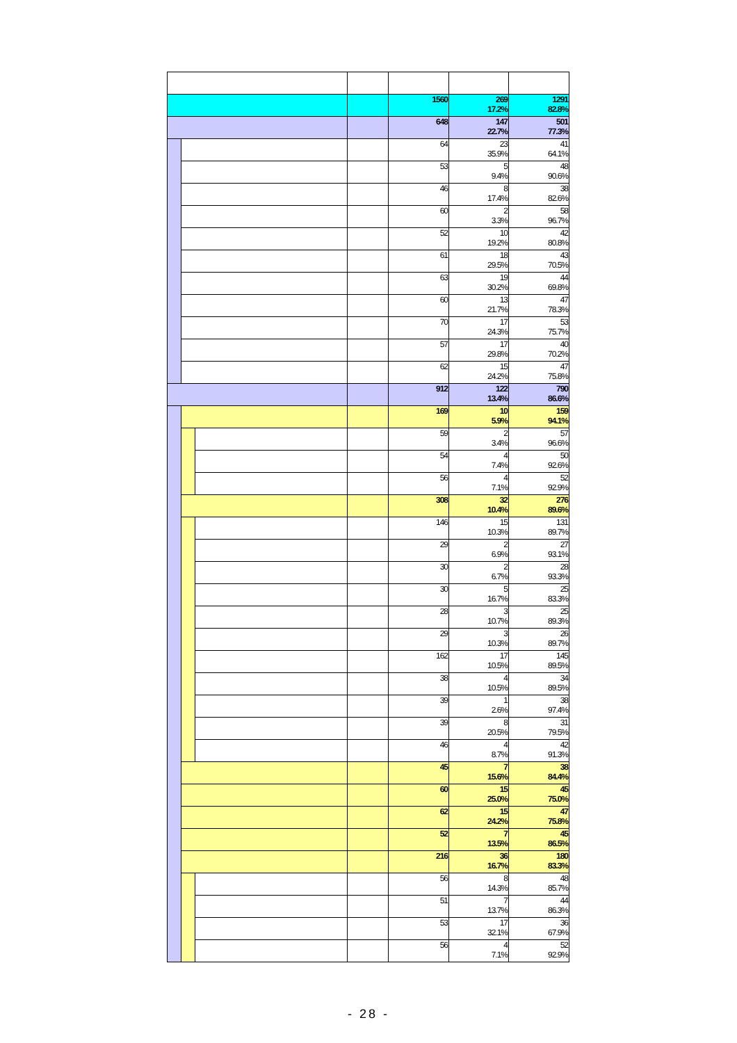| | | | | 1560 | 269 17.2% | 1291 82.8% |
| | | | | 648 | 147 22.7% | 501 77.3% |
| | | | | 64 | 23 35.9% | 41 64.1% |
| | | | | 53 | 5 9.4% | 48 90.6% |
| | | | | 46 | 8 17.4% | 38 82.6% |
| | | | | 60 | 2 3.3% | 58 96.7% |
| | | | | 52 | 10 19.2% | 42 80.8% |
| | | | | 61 | 18 29.5% | 43 70.5% |
| | | | | 63 | 19 30.2% | 44 69.8% |
| | | | | 60 | 13 21.7% | 47 78.3% |
| | | | | 70 | 17 24.3% | 53 75.7% |
| | | | | 57 | 17 29.8% | 40 70.2% |
| | | | | 62 | 15 24.2% | 47 75.8% |
| | | | | 912 | 122 13.4% | 790 86.6% |
| | | | | 169 | 10 5.9% | 159 94.1% |
| | | | | 59 | 2 3.4% | 57 96.6% |
| | | | | 54 | 4 7.4% | 50 92.6% |
| | | | | 56 | 4 7.1% | 52 92.9% |
| | | | | 308 | 32 10.4% | 276 89.6% |
| | | | | 146 | 15 10.3% | 131 89.7% |
| | | | | 29 | 2 6.9% | 27 93.1% |
| | | | | 30 | 2 6.7% | 28 93.3% |
| | | | | 30 | 5 16.7% | 25 83.3% |
| | | | | 28 | 3 10.7% | 25 89.3% |
| | | | | 29 | 3 10.3% | 26 89.7% |
| | | | | 162 | 17 10.5% | 145 89.5% |
| | | | | 38 | 4 10.5% | 34 89.5% |
| | | | | 39 | 1 2.6% | 38 97.4% |
| | | | | 39 | 8 20.5% | 31 79.5% |
| | | | | 46 | 4 8.7% | 42 91.3% |
| | | | | 45 | 7 15.6% | 38 84.4% |
| | | | | 60 | 15 25.0% | 45 75.0% |
| | | | | 62 | 15 24.2% | 47 75.8% |
| | | | | 52 | 7 13.5% | 45 86.5% |
| | | | | 216 | 36 16.7% | 180 83.3% |
| | | | | 56 | 8 14.3% | 48 85.7% |
| | | | | 51 | 7 13.7% | 44 86.3% |
| | | | | 53 | 17 32.1% | 36 67.9% |
| | | | | 56 | 4 7.1% | 52 92.9% |
- 28 -